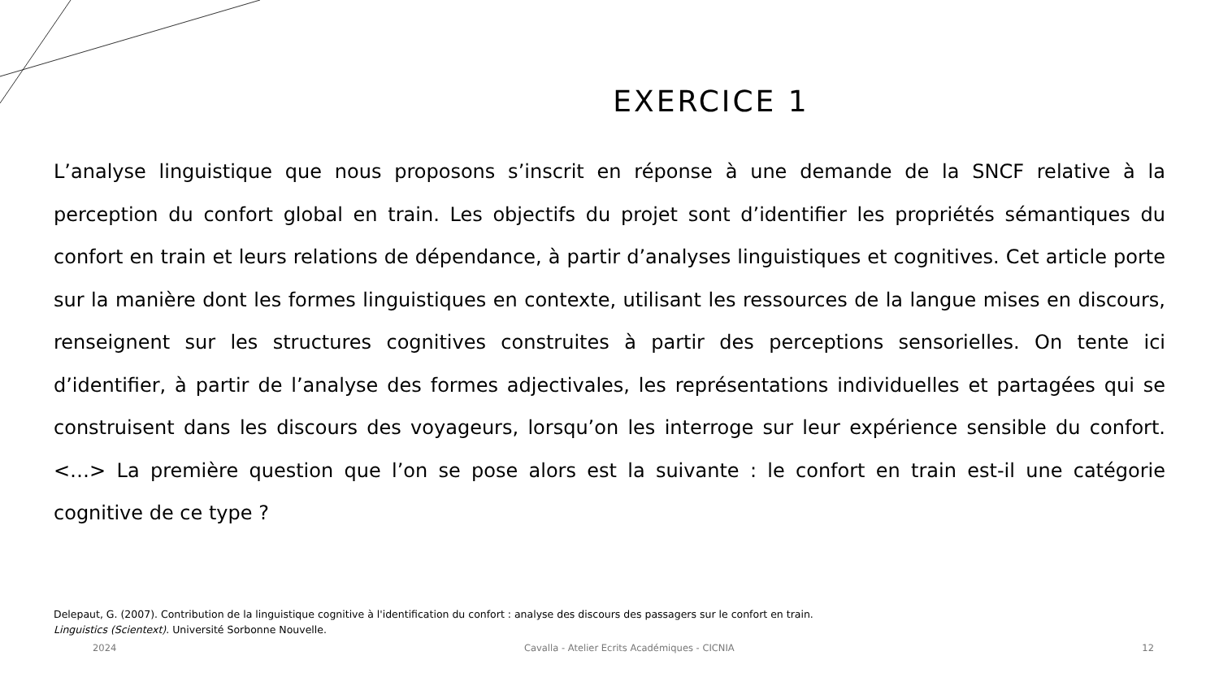EXERCICE 1
L’analyse linguistique que nous proposons s’inscrit en réponse à une demande de la SNCF relative à la perception du confort global en train. Les objectifs du projet sont d’identifier les propriétés sémantiques du confort en train et leurs relations de dépendance, à partir d’analyses linguistiques et cognitives. Cet article porte sur la manière dont les formes linguistiques en contexte, utilisant les ressources de la langue mises en discours, renseignent sur les structures cognitives construites à partir des perceptions sensorielles. On tente ici d’identifier, à partir de l’analyse des formes adjectivales, les représentations individuelles et partagées qui se construisent dans les discours des voyageurs, lorsqu’on les interroge sur leur expérience sensible du confort. <…> La première question que l’on se pose alors est la suivante : le confort en train est-il une catégorie cognitive de ce type ?
Delepaut, G. (2007). Contribution de la linguistique cognitive à l'identification du confort : analyse des discours des passagers sur le confort en train. Linguistics (Scientext). Université Sorbonne Nouvelle.
2024 Cavalla - Atelier Ecrits Académiques - CICNIA 12